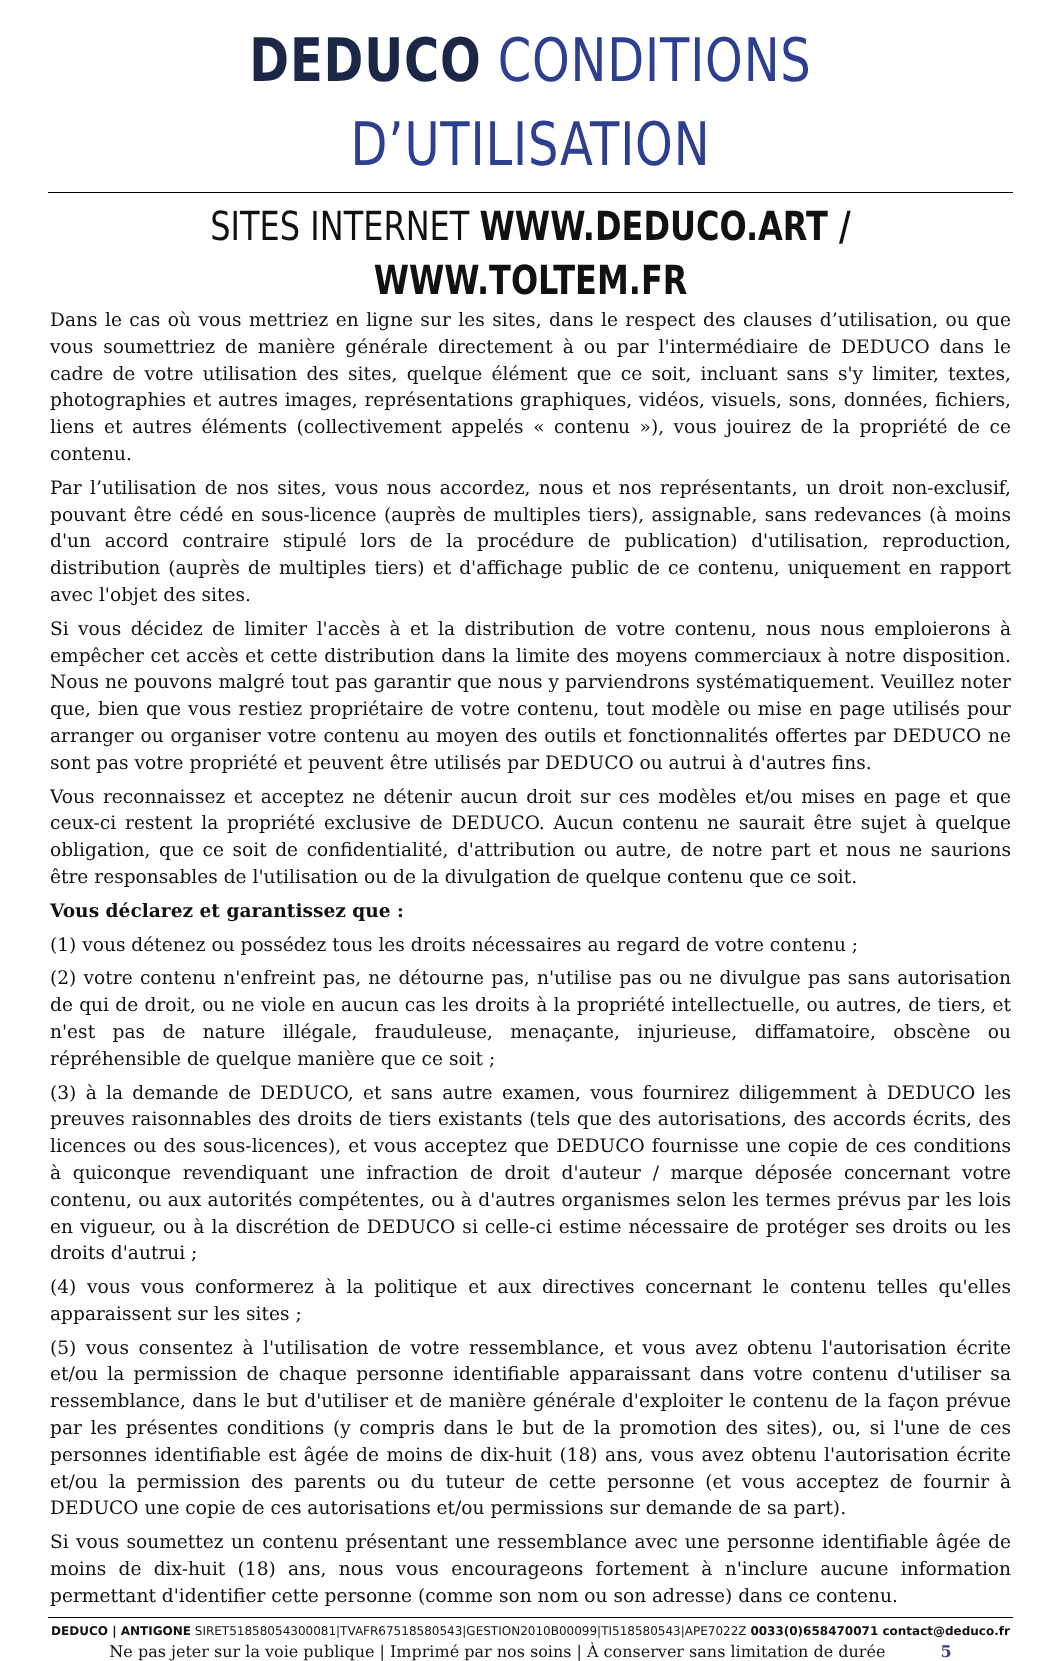DEDUCO CONDITIONS D’UTILISATION
SITES INTERNET WWW.DEDUCO.ART / WWW.TOLTEM.FR
Dans le cas où vous mettriez en ligne sur les sites, dans le respect des clauses d’utilisation, ou que vous soumettriez de manière générale directement à ou par l'intermédiaire de DEDUCO dans le cadre de votre utilisation des sites, quelque élément que ce soit, incluant sans s'y limiter, textes, photographies et autres images, représentations graphiques, vidéos, visuels, sons, données, fichiers, liens et autres éléments (collectivement appelés « contenu »), vous jouirez de la propriété de ce contenu.
Par l’utilisation de nos sites, vous nous accordez, nous et nos représentants, un droit non-exclusif, pouvant être cédé en sous-licence (auprès de multiples tiers), assignable, sans redevances (à moins d'un accord contraire stipulé lors de la procédure de publication) d'utilisation, reproduction, distribution (auprès de multiples tiers) et d'affichage public de ce contenu, uniquement en rapport avec l'objet des sites.
Si vous décidez de limiter l'accès à et la distribution de votre contenu, nous nous emploierons à empêcher cet accès et cette distribution dans la limite des moyens commerciaux à notre disposition. Nous ne pouvons malgré tout pas garantir que nous y parviendrons systématiquement. Veuillez noter que, bien que vous restiez propriétaire de votre contenu, tout modèle ou mise en page utilisés pour arranger ou organiser votre contenu au moyen des outils et fonctionnalités offertes par DEDUCO ne sont pas votre propriété et peuvent être utilisés par DEDUCO ou autrui à d'autres fins.
Vous reconnaissez et acceptez ne détenir aucun droit sur ces modèles et/ou mises en page et que ceux-ci restent la propriété exclusive de DEDUCO. Aucun contenu ne saurait être sujet à quelque obligation, que ce soit de confidentialité, d'attribution ou autre, de notre part et nous ne saurions être responsables de l'utilisation ou de la divulgation de quelque contenu que ce soit.
Vous déclarez et garantissez que :
(1) vous détenez ou possédez tous les droits nécessaires au regard de votre contenu ;
(2) votre contenu n'enfreint pas, ne détourne pas, n'utilise pas ou ne divulgue pas sans autorisation de qui de droit, ou ne viole en aucun cas les droits à la propriété intellectuelle, ou autres, de tiers, et n'est pas de nature illégale, frauduleuse, menaçante, injurieuse, diffamatoire, obscène ou répréhensible de quelque manière que ce soit ;
(3) à la demande de DEDUCO, et sans autre examen, vous fournirez diligemment à DEDUCO les preuves raisonnables des droits de tiers existants (tels que des autorisations, des accords écrits, des licences ou des sous-licences), et vous acceptez que DEDUCO fournisse une copie de ces conditions à quiconque revendiquant une infraction de droit d'auteur / marque déposée concernant votre contenu, ou aux autorités compétentes, ou à d'autres organismes selon les termes prévus par les lois en vigueur, ou à la discrétion de DEDUCO si celle-ci estime nécessaire de protéger ses droits ou les droits d'autrui ;
(4) vous vous conformerez à la politique et aux directives concernant le contenu telles qu'elles apparaissent sur les sites ;
(5) vous consentez à l'utilisation de votre ressemblance, et vous avez obtenu l'autorisation écrite et/ou la permission de chaque personne identifiable apparaissant dans votre contenu d'utiliser sa ressemblance, dans le but d'utiliser et de manière générale d'exploiter le contenu de la façon prévue par les présentes conditions (y compris dans le but de la promotion des sites), ou, si l'une de ces personnes identifiable est âgée de moins de dix-huit (18) ans, vous avez obtenu l'autorisation écrite et/ou la permission des parents ou du tuteur de cette personne (et vous acceptez de fournir à DEDUCO une copie de ces autorisations et/ou permissions sur demande de sa part).
Si vous soumettez un contenu présentant une ressemblance avec une personne identifiable âgée de moins de dix-huit (18) ans, nous vous encourageons fortement à n'inclure aucune information permettant d'identifier cette personne (comme son nom ou son adresse) dans ce contenu.
DEDUCO | ANTIGONE SIRET51858054300081|TVAFR67518580543|GESTION2010B00099|TI518580543|APE7022Z 0033(0)658470071 contact@deduco.fr
Ne pas jeter sur la voie publique | Imprimé par nos soins | À conserver sans limitation de durée 5